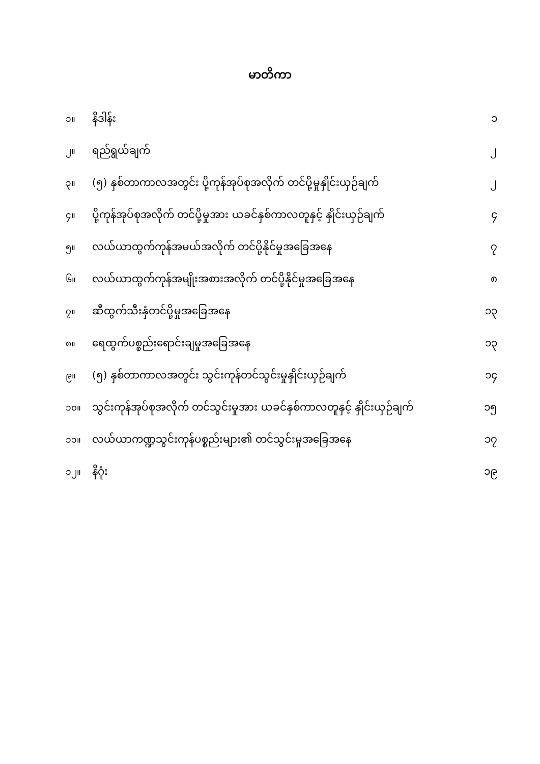မာတိကာ
| ၁။ | နိဒါန်း | ၁ |
| ၂။ | ရည်ရွယ်ချက် | ၂ |
| ၃။ | (၅) နှစ်တာကာလအတွင်း ပို့ကုန်အုပ်စုအလိုက် တင်ပို့မှုနှိုင်းယှဉ်ချက် | ၂ |
| ၄။ | ပို့ကုန်အုပ်စုအလိုက် တင်ပို့မှုအား ယခင်နှစ်ကာလတူနှင့် နှိုင်းယှဉ်ချက် | ၄ |
| ၅။ | လယ်ယာထွက်ကုန်အမယ်အလိုက် တင်ပို့နိုင်မှုအခြေအနေ | ၇ |
| ၆။ | လယ်ယာထွက်ကုန်အမျိုးအစားအလိုက် တင်ပို့နိုင်မှုအခြေအနေ | ၈ |
| ၇။ | ဆီထွက်သီးနှံတင်ပို့မှုအခြေအနေ | ၁၃ |
| ၈။ | ရေထွက်ပစ္စည်းရောင်းချမှုအခြေအနေ | ၁၃ |
| ၉။ | (၅) နှစ်တာကာလအတွင်း သွင်းကုန်တင်သွင်းမှုနှိုင်းယှဉ်ချက် | ၁၄ |
| ၁၀။ | သွင်းကုန်အုပ်စုအလိုက် တင်သွင်းမှုအား ယခင်နှစ်ကာလတူနှင့် နှိုင်းယှဉ်ချက် | ၁၅ |
| ၁၁။ | လယ်ယာကဏ္ဍသွင်းကုန်ပစ္စည်းများ၏ တင်သွင်းမှုအခြေအနေ | ၁၇ |
| ၁၂။ | နိဂုံး | ၁၉ |